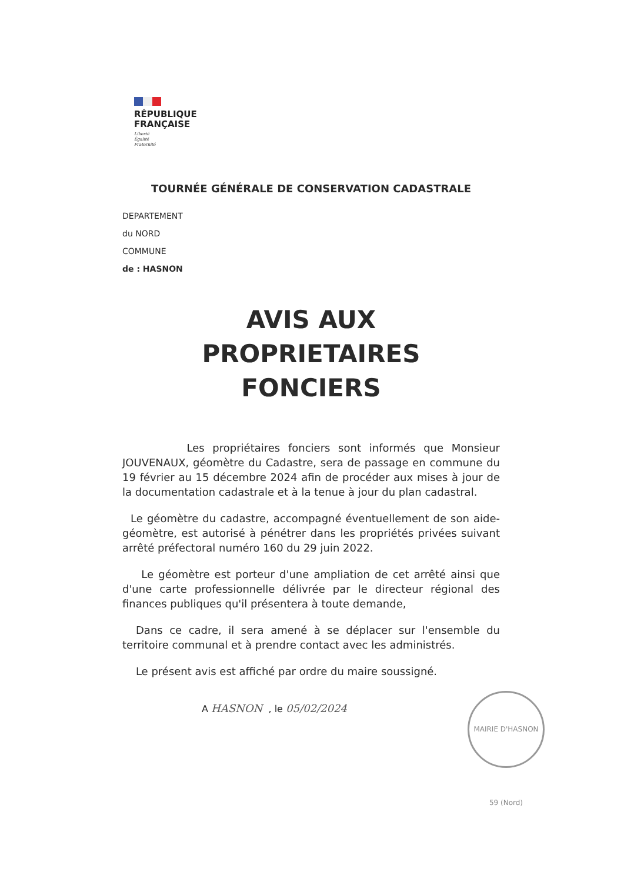RÉPUBLIQUE
FRANÇAISE
Liberté
Égalité
Fraternité
TOURNÉE GÉNÉRALE DE CONSERVATION CADASTRALE
DEPARTEMENT
du NORD
COMMUNE
de : HASNON
AVIS AUX
PROPRIETAIRES
FONCIERS
Les propriétaires fonciers sont informés que Monsieur JOUVENAUX, géomètre du Cadastre, sera de passage en commune du 19 février au 15 décembre 2024 afin de procéder aux mises à jour de la documentation cadastrale et à la tenue à jour du plan cadastral.
Le géomètre du cadastre, accompagné éventuellement de son aide-géomètre, est autorisé à pénétrer dans les propriétés privées suivant arrêté préfectoral numéro 160 du 29 juin 2022.
Le géomètre est porteur d'une ampliation de cet arrêté ainsi que d'une carte professionnelle délivrée par le directeur régional des finances publiques qu'il présentera à toute demande,
Dans ce cadre, il sera amené à se déplacer sur l'ensemble du territoire communal et à prendre contact avec les administrés.
Le présent avis est affiché par ordre du maire soussigné.
A HASNON , le 05/02/2024
MAIRIE D'HASNON 59 (Nord)